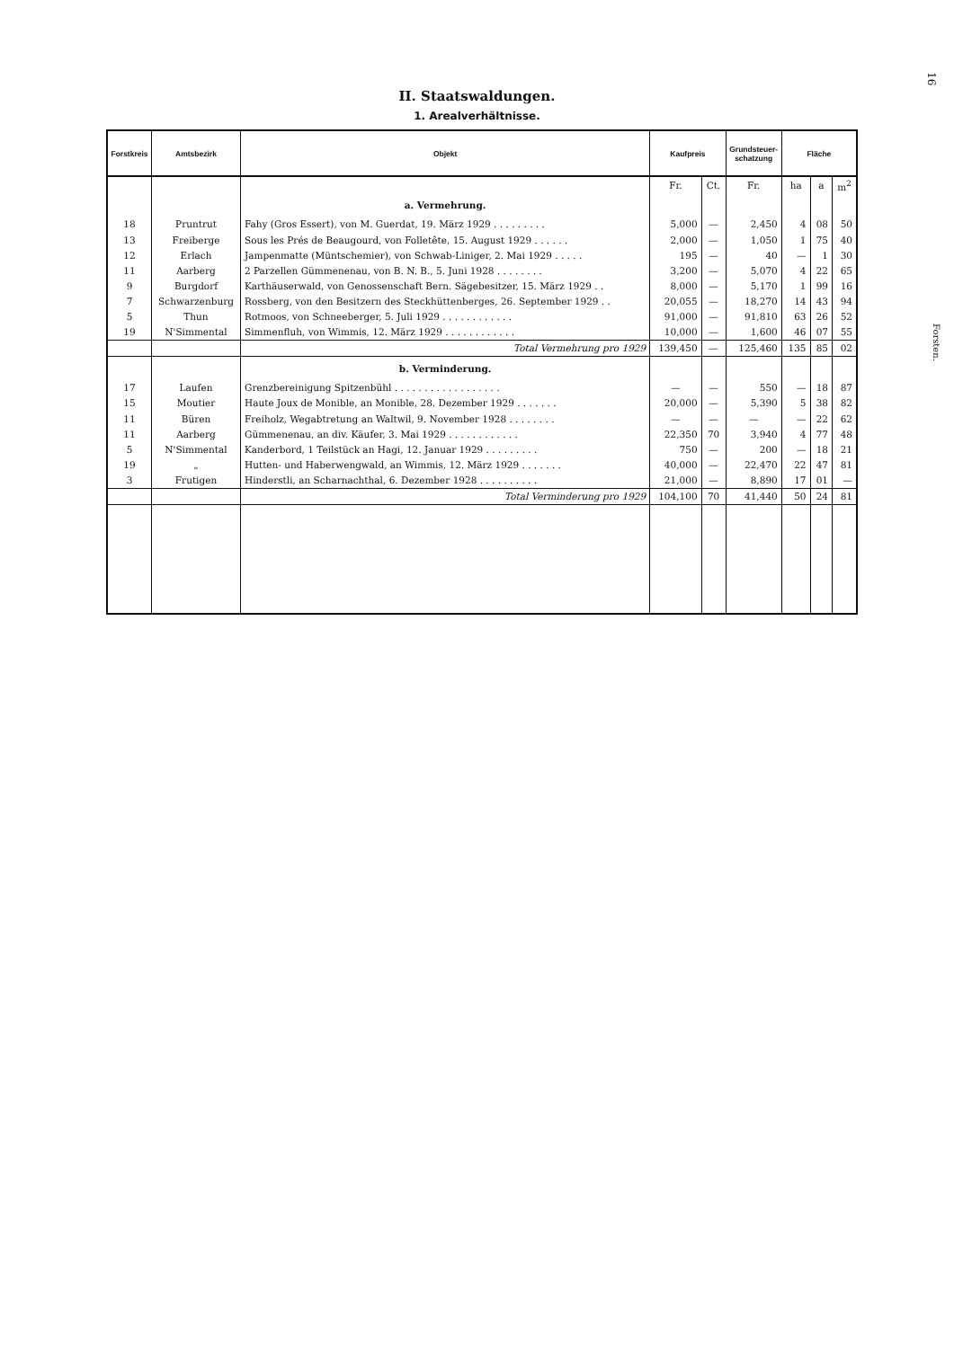16
Forsten.
II. Staatswaldungen.
1. Arealverhältnisse.
| Forstkreis | Amtsbezirk | Objekt | Kaufpreis | | Grundsteuer- schatzung | Fläche | | |
| --- | --- | --- | --- | --- | --- | --- | --- | --- |
| | | | Fr. | Ct. | Fr. | ha | a | m<sup>2</sup> |
| | | a. Vermehrung. | | | | | | |
| 18 | Pruntrut | Fahy (Gros Essert), von M. Guerdat, 19. März 1929 . . . . . . . . . | 5,000 | — | 2,450 | 4 | 08 | 50 |
| 13 | Freiberge | Sous les Prés de Beaugourd, von Folletête, 15. August 1929 . . . . . . | 2,000 | — | 1,050 | 1 | 75 | 40 |
| 12 | Erlach | Jampenmatte (Müntschemier), von Schwab-Liniger, 2. Mai 1929 . . . . . | 195 | — | 40 | — | 1 | 30 |
| 11 | Aarberg | 2 Parzellen Gümmenenau, von B. N. B., 5. Juni 1928 . . . . . . . . | 3,200 | — | 5,070 | 4 | 22 | 65 |
| 9 | Burgdorf | Karthäuserwald, von Genossenschaft Bern. Sägebesitzer, 15. März 1929 . . | 8,000 | — | 5,170 | 1 | 99 | 16 |
| 7 | Schwarzenburg | Rossberg, von den Besitzern des Steckhüttenberges, 26. September 1929 . . | 20,055 | — | 18,270 | 14 | 43 | 94 |
| 5 | Thun | Rotmoos, von Schneeberger, 5. Juli 1929 . . . . . . . . . . . . | 91,000 | — | 91,810 | 63 | 26 | 52 |
| 19 | N'Simmental | Simmenfluh, von Wimmis, 12. März 1929 . . . . . . . . . . . . | 10,000 | — | 1,600 | 46 | 07 | 55 |
| | | Total Vermehrung pro 1929 | 139,450 | — | 125,460 | 135 | 85 | 02 |
| | | b. Verminderung. | | | | | | |
| 17 | Laufen | Grenzbereinigung Spitzenbühl . . . . . . . . . . . . . . . . . . | — | — | 550 | — | 18 | 87 |
| 15 | Moutier | Haute Joux de Monible, an Monible, 28. Dezember 1929 . . . . . . . | 20,000 | — | 5,390 | 5 | 38 | 82 |
| 11 | Büren | Freiholz, Wegabtretung an Waltwil, 9. November 1928 . . . . . . . . | — | — | — | — | 22 | 62 |
| 11 | Aarberg | Gümmenenau, an div. Käufer, 3. Mai 1929 . . . . . . . . . . . . | 22,350 | 70 | 3,940 | 4 | 77 | 48 |
| 5 | N'Simmental | Kanderbord, 1 Teilstück an Hagi, 12. Januar 1929 . . . . . . . . . | 750 | — | 200 | — | 18 | 21 |
| 19 | „ | Hutten- und Haberwengwald, an Wimmis, 12. März 1929 . . . . . . . | 40,000 | — | 22,470 | 22 | 47 | 81 |
| 3 | Frutigen | Hinderstli, an Scharnachthal, 6. Dezember 1928 . . . . . . . . . . | 21,000 | — | 8,890 | 17 | 01 | — |
| | | Total Verminderung pro 1929 | 104,100 | 70 | 41,440 | 50 | 24 | 81 |